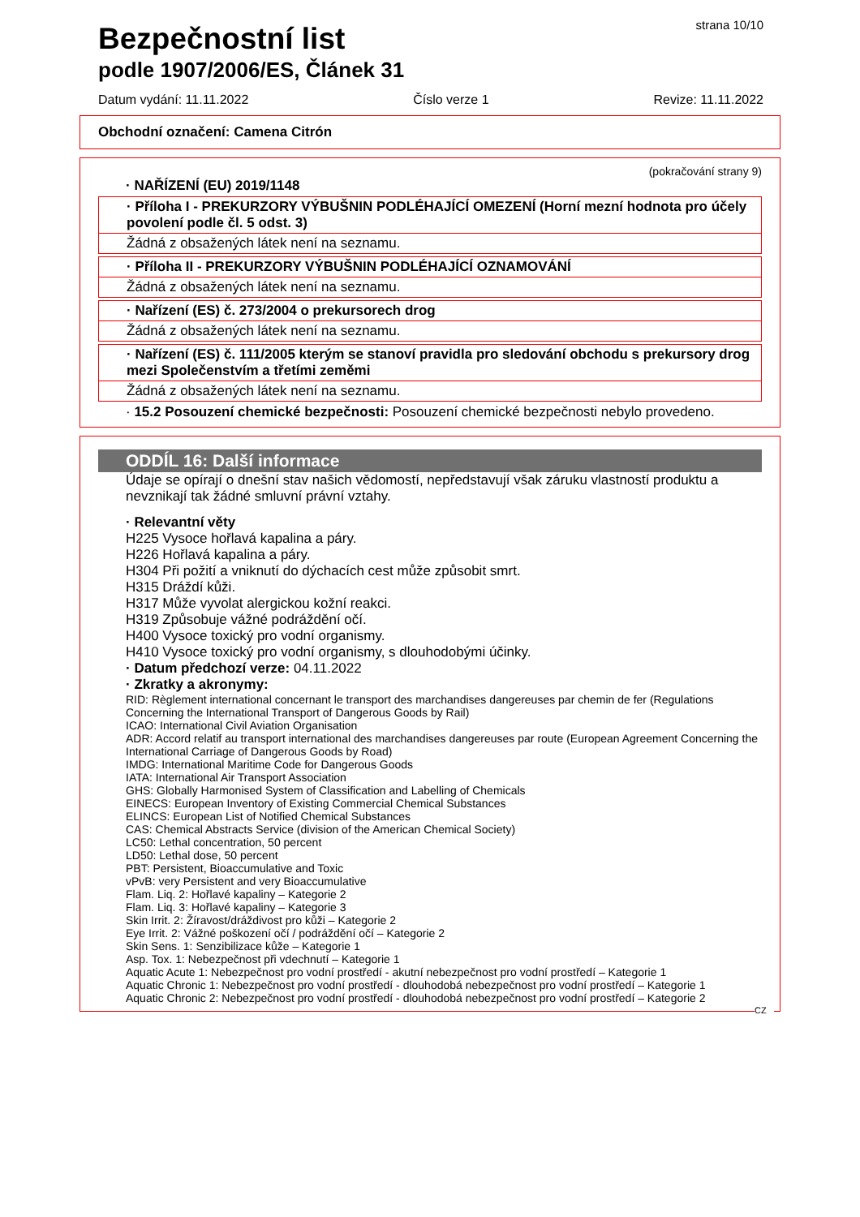Bezpečnostní list
strana 10/10
podle 1907/2006/ES, Článek 31
Datum vydání: 11.11.2022 Číslo verze 1 Revize: 11.11.2022
Obchodní označení: Camena Citrón
(pokračování strany 9)
· NAŘÍZENÍ (EU) 2019/1148
· Příloha I - PREKURZORY VÝBUŠNIN PODLÉHAJÍCÍ OMEZENÍ (Horní mezní hodnota pro účely povolení podle čl. 5 odst. 3)
Žádná z obsažených látek není na seznamu.
· Příloha II - PREKURZORY VÝBUŠNIN PODLÉHAJÍCÍ OZNAMOVÁNÍ
Žádná z obsažených látek není na seznamu.
· Nařízení (ES) č. 273/2004 o prekursorech drog
Žádná z obsažených látek není na seznamu.
· Nařízení (ES) č. 111/2005 kterým se stanoví pravidla pro sledování obchodu s prekursory drog mezi Společenstvím a třetími zeměmi
Žádná z obsažených látek není na seznamu.
· 15.2 Posouzení chemické bezpečnosti: Posouzení chemické bezpečnosti nebylo provedeno.
ODDÍL 16: Další informace
Údaje se opírají o dnešní stav našich vědomostí, nepředstavují však záruku vlastností produktu a nevznikají tak žádné smluvní právní vztahy.
· Relevantní věty
H225 Vysoce hořlavá kapalina a páry.
H226 Hořlavá kapalina a páry.
H304 Při požití a vniknutí do dýchacích cest může způsobit smrt.
H315 Dráždí kůži.
H317 Může vyvolat alergickou kožní reakci.
H319 Způsobuje vážné podráždění očí.
H400 Vysoce toxický pro vodní organismy.
H410 Vysoce toxický pro vodní organismy, s dlouhodobými účinky.
· Datum předchozí verze: 04.11.2022
· Zkratky a akronymy:
RID: Règlement international concernant le transport des marchandises dangereuses par chemin de fer (Regulations Concerning the International Transport of Dangerous Goods by Rail)
ICAO: International Civil Aviation Organisation
ADR: Accord relatif au transport international des marchandises dangereuses par route (European Agreement Concerning the International Carriage of Dangerous Goods by Road)
IMDG: International Maritime Code for Dangerous Goods
IATA: International Air Transport Association
GHS: Globally Harmonised System of Classification and Labelling of Chemicals
EINECS: European Inventory of Existing Commercial Chemical Substances
ELINCS: European List of Notified Chemical Substances
CAS: Chemical Abstracts Service (division of the American Chemical Society)
LC50: Lethal concentration, 50 percent
LD50: Lethal dose, 50 percent
PBT: Persistent, Bioaccumulative and Toxic
vPvB: very Persistent and very Bioaccumulative
Flam. Liq. 2: Hořlavé kapaliny – Kategorie 2
Flam. Liq. 3: Hořlavé kapaliny – Kategorie 3
Skin Irrit. 2: Žíravost/dráždivost pro kůži – Kategorie 2
Eye Irrit. 2: Vážné poškození očí / podráždění očí – Kategorie 2
Skin Sens. 1: Senzibilizace kůže – Kategorie 1
Asp. Tox. 1: Nebezpečnost při vdechnutí – Kategorie 1
Aquatic Acute 1: Nebezpečnost pro vodní prostředí - akutní nebezpečnost pro vodní prostředí – Kategorie 1
Aquatic Chronic 1: Nebezpečnost pro vodní prostředí - dlouhodobá nebezpečnost pro vodní prostředí – Kategorie 1
Aquatic Chronic 2: Nebezpečnost pro vodní prostředí - dlouhodobá nebezpečnost pro vodní prostředí – Kategorie 2
CZ